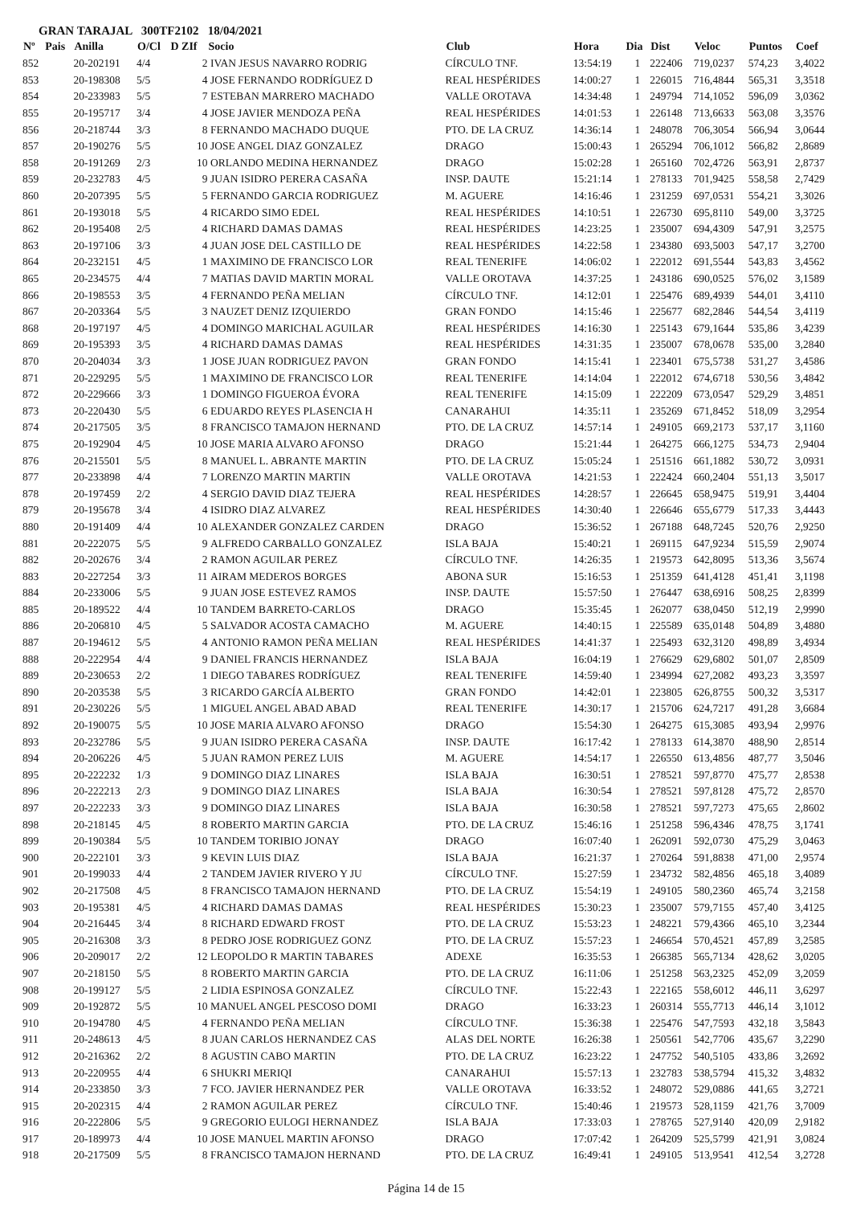GRAN TARAJAL 300TF2102 18/04/2021
| Nº | Pais | Anilla | O/Cl | D ZIf | Socio | Club | Hora | Dia | Dist | Veloc | Puntos | Coef |
| --- | --- | --- | --- | --- | --- | --- | --- | --- | --- | --- | --- | --- |
| 852 | | 20-202191 | 4/4 | 2 | IVAN JESUS NAVARRO RODRIG | CÍRCULO TNF. | 13:54:19 | 1 | 222406 | 719,0237 | 574,23 | 3,4022 |
| 853 | | 20-198308 | 5/5 | 4 | JOSE FERNANDO RODRÍGUEZ D | REAL HESPÉRIDES | 14:00:27 | 1 | 226015 | 716,4844 | 565,31 | 3,3518 |
| 854 | | 20-233983 | 5/5 | 7 | ESTEBAN MARRERO MACHADO | VALLE OROTAVA | 14:34:48 | 1 | 249794 | 714,1052 | 596,09 | 3,0362 |
| 855 | | 20-195717 | 3/4 | 4 | JOSE JAVIER MENDOZA PEÑA | REAL HESPÉRIDES | 14:01:53 | 1 | 226148 | 713,6633 | 563,08 | 3,3576 |
| 856 | | 20-218744 | 3/3 | 8 | FERNANDO MACHADO DUQUE | PTO. DE LA CRUZ | 14:36:14 | 1 | 248078 | 706,3054 | 566,94 | 3,0644 |
| 857 | | 20-190276 | 5/5 | 10 | JOSE ANGEL DIAZ GONZALEZ | DRAGO | 15:00:43 | 1 | 265294 | 706,1012 | 566,82 | 2,8689 |
| 858 | | 20-191269 | 2/3 | 10 | ORLANDO MEDINA HERNANDEZ | DRAGO | 15:02:28 | 1 | 265160 | 702,4726 | 563,91 | 2,8737 |
| 859 | | 20-232783 | 4/5 | 9 | JUAN ISIDRO PERERA CASAÑA | INSP. DAUTE | 15:21:14 | 1 | 278133 | 701,9425 | 558,58 | 2,7429 |
| 860 | | 20-207395 | 5/5 | 5 | FERNANDO GARCIA RODRIGUEZ | M. AGUERE | 14:16:46 | 1 | 231259 | 697,0531 | 554,21 | 3,3026 |
| 861 | | 20-193018 | 5/5 | 4 | RICARDO SIMO EDEL | REAL HESPÉRIDES | 14:10:51 | 1 | 226730 | 695,8110 | 549,00 | 3,3725 |
| 862 | | 20-195408 | 2/5 | 4 | RICHARD DAMAS DAMAS | REAL HESPÉRIDES | 14:23:25 | 1 | 235007 | 694,4309 | 547,91 | 3,2575 |
| 863 | | 20-197106 | 3/3 | 4 | JUAN JOSE DEL CASTILLO DE | REAL HESPÉRIDES | 14:22:58 | 1 | 234380 | 693,5003 | 547,17 | 3,2700 |
| 864 | | 20-232151 | 4/5 | 1 | MAXIMINO DE FRANCISCO LOR | REAL TENERIFE | 14:06:02 | 1 | 222012 | 691,5544 | 543,83 | 3,4562 |
| 865 | | 20-234575 | 4/4 | 7 | MATIAS DAVID MARTIN MORAL | VALLE OROTAVA | 14:37:25 | 1 | 243186 | 690,0525 | 576,02 | 3,1589 |
| 866 | | 20-198553 | 3/5 | 4 | FERNANDO PEÑA MELIAN | CÍRCULO TNF. | 14:12:01 | 1 | 225476 | 689,4939 | 544,01 | 3,4110 |
| 867 | | 20-203364 | 5/5 | 3 | NAUZET DENIZ IZQUIERDO | GRAN FONDO | 14:15:46 | 1 | 225677 | 682,2846 | 544,54 | 3,4119 |
| 868 | | 20-197197 | 4/5 | 4 | DOMINGO MARICHAL AGUILAR | REAL HESPÉRIDES | 14:16:30 | 1 | 225143 | 679,1644 | 535,86 | 3,4239 |
| 869 | | 20-195393 | 3/5 | 4 | RICHARD DAMAS DAMAS | REAL HESPÉRIDES | 14:31:35 | 1 | 235007 | 678,0678 | 535,00 | 3,2840 |
| 870 | | 20-204034 | 3/3 | 1 | JOSE JUAN RODRIGUEZ PAVON | GRAN FONDO | 14:15:41 | 1 | 223401 | 675,5738 | 531,27 | 3,4586 |
| 871 | | 20-229295 | 5/5 | 1 | MAXIMINO DE FRANCISCO LOR | REAL TENERIFE | 14:14:04 | 1 | 222012 | 674,6718 | 530,56 | 3,4842 |
| 872 | | 20-229666 | 3/3 | 1 | DOMINGO FIGUEROA ÉVORA | REAL TENERIFE | 14:15:09 | 1 | 222209 | 673,0547 | 529,29 | 3,4851 |
| 873 | | 20-220430 | 5/5 | 6 | EDUARDO REYES PLASENCIA H | CANARAHUI | 14:35:11 | 1 | 235269 | 671,8452 | 518,09 | 3,2954 |
| 874 | | 20-217505 | 3/5 | 8 | FRANCISCO TAMAJON HERNAND | PTO. DE LA CRUZ | 14:57:14 | 1 | 249105 | 669,2173 | 537,17 | 3,1160 |
| 875 | | 20-192904 | 4/5 | 10 | JOSE MARIA ALVARO AFONSO | DRAGO | 15:21:44 | 1 | 264275 | 666,1275 | 534,73 | 2,9404 |
| 876 | | 20-215501 | 5/5 | 8 | MANUEL L. ABRANTE MARTIN | PTO. DE LA CRUZ | 15:05:24 | 1 | 251516 | 661,1882 | 530,72 | 3,0931 |
| 877 | | 20-233898 | 4/4 | 7 | LORENZO MARTIN MARTIN | VALLE OROTAVA | 14:21:53 | 1 | 222424 | 660,2404 | 551,13 | 3,5017 |
| 878 | | 20-197459 | 2/2 | 4 | SERGIO DAVID DIAZ TEJERA | REAL HESPÉRIDES | 14:28:57 | 1 | 226645 | 658,9475 | 519,91 | 3,4404 |
| 879 | | 20-195678 | 3/4 | 4 | ISIDRO DIAZ ALVAREZ | REAL HESPÉRIDES | 14:30:40 | 1 | 226646 | 655,6779 | 517,33 | 3,4443 |
| 880 | | 20-191409 | 4/4 | 10 | ALEXANDER GONZALEZ CARDEN | DRAGO | 15:36:52 | 1 | 267188 | 648,7245 | 520,76 | 2,9250 |
| 881 | | 20-222075 | 5/5 | 9 | ALFREDO CARBALLO GONZALEZ | ISLA BAJA | 15:40:21 | 1 | 269115 | 647,9234 | 515,59 | 2,9074 |
| 882 | | 20-202676 | 3/4 | 2 | RAMON AGUILAR PEREZ | CÍRCULO TNF. | 14:26:35 | 1 | 219573 | 642,8095 | 513,36 | 3,5674 |
| 883 | | 20-227254 | 3/3 | 11 | AIRAM MEDEROS BORGES | ABONA SUR | 15:16:53 | 1 | 251359 | 641,4128 | 451,41 | 3,1198 |
| 884 | | 20-233006 | 5/5 | 9 | JUAN JOSE ESTEVEZ RAMOS | INSP. DAUTE | 15:57:50 | 1 | 276447 | 638,6916 | 508,25 | 2,8399 |
| 885 | | 20-189522 | 4/4 | 10 | TANDEM BARRETO-CARLOS | DRAGO | 15:35:45 | 1 | 262077 | 638,0450 | 512,19 | 2,9990 |
| 886 | | 20-206810 | 4/5 | 5 | SALVADOR ACOSTA CAMACHO | M. AGUERE | 14:40:15 | 1 | 225589 | 635,0148 | 504,89 | 3,4880 |
| 887 | | 20-194612 | 5/5 | 4 | ANTONIO RAMON PEÑA MELIAN | REAL HESPÉRIDES | 14:41:37 | 1 | 225493 | 632,3120 | 498,89 | 3,4934 |
| 888 | | 20-222954 | 4/4 | 9 | DANIEL FRANCIS HERNANDEZ | ISLA BAJA | 16:04:19 | 1 | 276629 | 629,6802 | 501,07 | 2,8509 |
| 889 | | 20-230653 | 2/2 | 1 | DIEGO TABARES RODRÍGUEZ | REAL TENERIFE | 14:59:40 | 1 | 234994 | 627,2082 | 493,23 | 3,3597 |
| 890 | | 20-203538 | 5/5 | 3 | RICARDO GARCÍA ALBERTO | GRAN FONDO | 14:42:01 | 1 | 223805 | 626,8755 | 500,32 | 3,5317 |
| 891 | | 20-230226 | 5/5 | 1 | MIGUEL ANGEL ABAD ABAD | REAL TENERIFE | 14:30:17 | 1 | 215706 | 624,7217 | 491,28 | 3,6684 |
| 892 | | 20-190075 | 5/5 | 10 | JOSE MARIA ALVARO AFONSO | DRAGO | 15:54:30 | 1 | 264275 | 615,3085 | 493,94 | 2,9976 |
| 893 | | 20-232786 | 5/5 | 9 | JUAN ISIDRO PERERA CASAÑA | INSP. DAUTE | 16:17:42 | 1 | 278133 | 614,3870 | 488,90 | 2,8514 |
| 894 | | 20-206226 | 4/5 | 5 | JUAN RAMON PEREZ LUIS | M. AGUERE | 14:54:17 | 1 | 226550 | 613,4856 | 487,77 | 3,5046 |
| 895 | | 20-222232 | 1/3 | 9 | DOMINGO DIAZ LINARES | ISLA BAJA | 16:30:51 | 1 | 278521 | 597,8770 | 475,77 | 2,8538 |
| 896 | | 20-222213 | 2/3 | 9 | DOMINGO DIAZ LINARES | ISLA BAJA | 16:30:54 | 1 | 278521 | 597,8128 | 475,72 | 2,8570 |
| 897 | | 20-222233 | 3/3 | 9 | DOMINGO DIAZ LINARES | ISLA BAJA | 16:30:58 | 1 | 278521 | 597,7273 | 475,65 | 2,8602 |
| 898 | | 20-218145 | 4/5 | 8 | ROBERTO MARTIN GARCIA | PTO. DE LA CRUZ | 15:46:16 | 1 | 251258 | 596,4346 | 478,75 | 3,1741 |
| 899 | | 20-190384 | 5/5 | 10 | TANDEM TORIBIO JONAY | DRAGO | 16:07:40 | 1 | 262091 | 592,0730 | 475,29 | 3,0463 |
| 900 | | 20-222101 | 3/3 | 9 | KEVIN LUIS DIAZ | ISLA BAJA | 16:21:37 | 1 | 270264 | 591,8838 | 471,00 | 2,9574 |
| 901 | | 20-199033 | 4/4 | 2 | TANDEM JAVIER RIVERO Y JU | CÍRCULO TNF. | 15:27:59 | 1 | 234732 | 582,4856 | 465,18 | 3,4089 |
| 902 | | 20-217508 | 4/5 | 8 | FRANCISCO TAMAJON HERNAND | PTO. DE LA CRUZ | 15:54:19 | 1 | 249105 | 580,2360 | 465,74 | 3,2158 |
| 903 | | 20-195381 | 4/5 | 4 | RICHARD DAMAS DAMAS | REAL HESPÉRIDES | 15:30:23 | 1 | 235007 | 579,7155 | 457,40 | 3,4125 |
| 904 | | 20-216445 | 3/4 | 8 | RICHARD EDWARD FROST | PTO. DE LA CRUZ | 15:53:23 | 1 | 248221 | 579,4366 | 465,10 | 3,2344 |
| 905 | | 20-216308 | 3/3 | 8 | PEDRO JOSE RODRIGUEZ GONZ | PTO. DE LA CRUZ | 15:57:23 | 1 | 246654 | 570,4521 | 457,89 | 3,2585 |
| 906 | | 20-209017 | 2/2 | 12 | LEOPOLDO R MARTIN TABARES | ADEXE | 16:35:53 | 1 | 266385 | 565,7134 | 428,62 | 3,0205 |
| 907 | | 20-218150 | 5/5 | 8 | ROBERTO MARTIN GARCIA | PTO. DE LA CRUZ | 16:11:06 | 1 | 251258 | 563,2325 | 452,09 | 3,2059 |
| 908 | | 20-199127 | 5/5 | 2 | LIDIA ESPINOSA GONZALEZ | CÍRCULO TNF. | 15:22:43 | 1 | 222165 | 558,6012 | 446,11 | 3,6297 |
| 909 | | 20-192872 | 5/5 | 10 | MANUEL ANGEL PESCOSO DOMI | DRAGO | 16:33:23 | 1 | 260314 | 555,7713 | 446,14 | 3,1012 |
| 910 | | 20-194780 | 4/5 | 4 | FERNANDO PEÑA MELIAN | CÍRCULO TNF. | 15:36:38 | 1 | 225476 | 547,7593 | 432,18 | 3,5843 |
| 911 | | 20-248613 | 4/5 | 8 | JUAN CARLOS HERNANDEZ CAS | ALAS DEL NORTE | 16:26:38 | 1 | 250561 | 542,7706 | 435,67 | 3,2290 |
| 912 | | 20-216362 | 2/2 | 8 | AGUSTIN CABO MARTIN | PTO. DE LA CRUZ | 16:23:22 | 1 | 247752 | 540,5105 | 433,86 | 3,2692 |
| 913 | | 20-220955 | 4/4 | 6 | SHUKRI MERIQI | CANARAHUI | 15:57:13 | 1 | 232783 | 538,5794 | 415,32 | 3,4832 |
| 914 | | 20-233850 | 3/3 | 7 | FCO. JAVIER HERNANDEZ PER | VALLE OROTAVA | 16:33:52 | 1 | 248072 | 529,0886 | 441,65 | 3,2721 |
| 915 | | 20-202315 | 4/4 | 2 | RAMON AGUILAR PEREZ | CÍRCULO TNF. | 15:40:46 | 1 | 219573 | 528,1159 | 421,76 | 3,7009 |
| 916 | | 20-222806 | 5/5 | 9 | GREGORIO EULOGI HERNANDEZ | ISLA BAJA | 17:33:03 | 1 | 278765 | 527,9140 | 420,09 | 2,9182 |
| 917 | | 20-189973 | 4/4 | 10 | JOSE MANUEL MARTIN AFONSO | DRAGO | 17:07:42 | 1 | 264209 | 525,5799 | 421,91 | 3,0824 |
| 918 | | 20-217509 | 5/5 | 8 | FRANCISCO TAMAJON HERNAND | PTO. DE LA CRUZ | 16:49:41 | 1 | 249105 | 513,9541 | 412,54 | 3,2728 |
Página 14 de 15